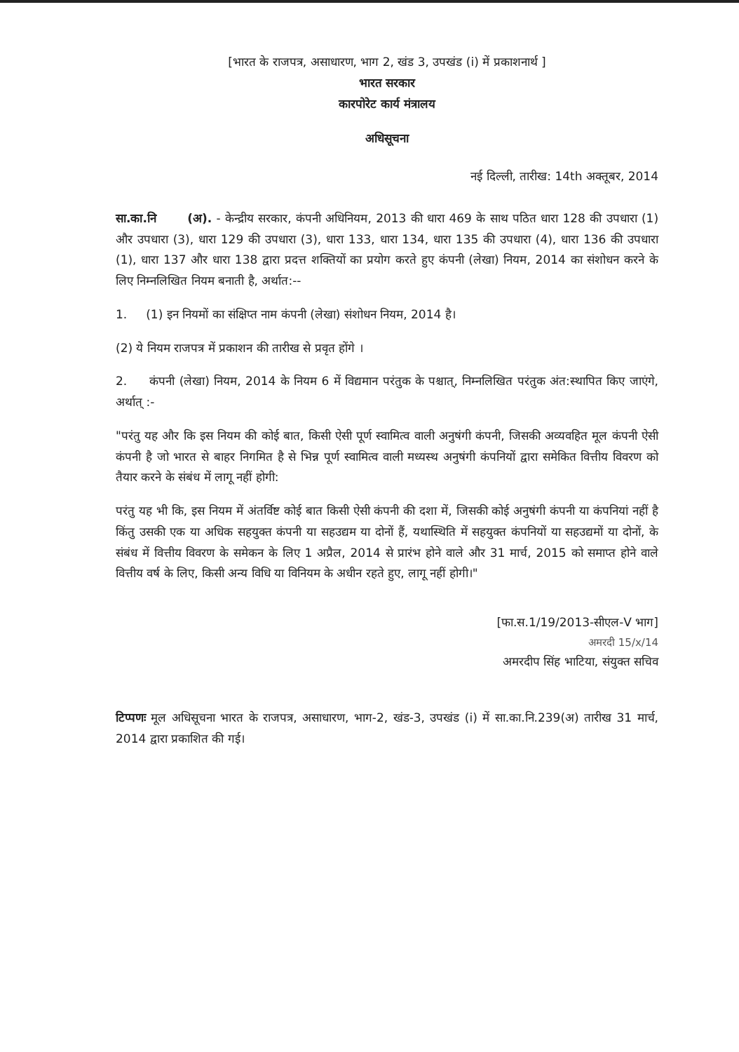[भारत के राजपत्र, असाधारण, भाग 2, खंड 3, उपखंड (i) में प्रकाशनार्थ ]
भारत सरकार
कारपोरेट कार्य मंत्रालय
अधिसूचना
नई दिल्ली, तारीख: 14th अक्तूबर, 2014
सा.का.नि (अ). - केन्द्रीय सरकार, कंपनी अधिनियम, 2013 की धारा 469 के साथ पठित धारा 128 की उपधारा (1) और उपधारा (3), धारा 129 की उपधारा (3), धारा 133, धारा 134, धारा 135 की उपधारा (4), धारा 136 की उपधारा (1), धारा 137 और धारा 138 द्वारा प्रदत्त शक्तियों का प्रयोग करते हुए कंपनी (लेखा) नियम, 2014 का संशोधन करने के लिए निम्नलिखित नियम बनाती है, अर्थात:--
1. (1) इन नियमों का संक्षिप्त नाम कंपनी (लेखा) संशोधन नियम, 2014 है।
(2) ये नियम राजपत्र में प्रकाशन की तारीख से प्रवृत होंगे ।
2. कंपनी (लेखा) नियम, 2014 के नियम 6 में विद्यमान परंतुक के पश्चात्, निम्नलिखित परंतुक अंत:स्थापित किए जाएंगे, अर्थात् :-
"परंतु यह और कि इस नियम की कोई बात, किसी ऐसी पूर्ण स्वामित्व वाली अनुषंगी कंपनी, जिसकी अव्यवहित मूल कंपनी ऐसी कंपनी है जो भारत से बाहर निगमित है से भिन्न पूर्ण स्वामित्व वाली मध्यस्थ अनुषंगी कंपनियों द्वारा समेकित वित्तीय विवरण को तैयार करने के संबंध में लागू नहीं होगी:
परंतु यह भी कि, इस नियम में अंतर्विष्ट कोई बात किसी ऐसी कंपनी की दशा में, जिसकी कोई अनुषंगी कंपनी या कंपनियां नहीं है किंतु उसकी एक या अधिक सहयुक्त कंपनी या सहउद्यम या दोनों हैं, यथास्थिति में सहयुक्त कंपनियों या सहउद्यमों या दोनों, के संबंध में वित्तीय विवरण के समेकन के लिए 1 अप्रैल, 2014 से प्रारंभ होने वाले और 31 मार्च, 2015 को समाप्त होने वाले वित्तीय वर्ष के लिए, किसी अन्य विधि या विनियम के अधीन रहते हुए, लागू नहीं होगी।"
[फा.स.1/19/2013-सीएल-V भाग]
अमरदी 15/x/14
अमरदीप सिंह भाटिया, संयुक्त सचिव
टिप्पणः मूल अधिसूचना भारत के राजपत्र, असाधारण, भाग-2, खंड-3, उपखंड (i) में सा.का.नि.239(अ) तारीख 31 मार्च, 2014 द्वारा प्रकाशित की गई।